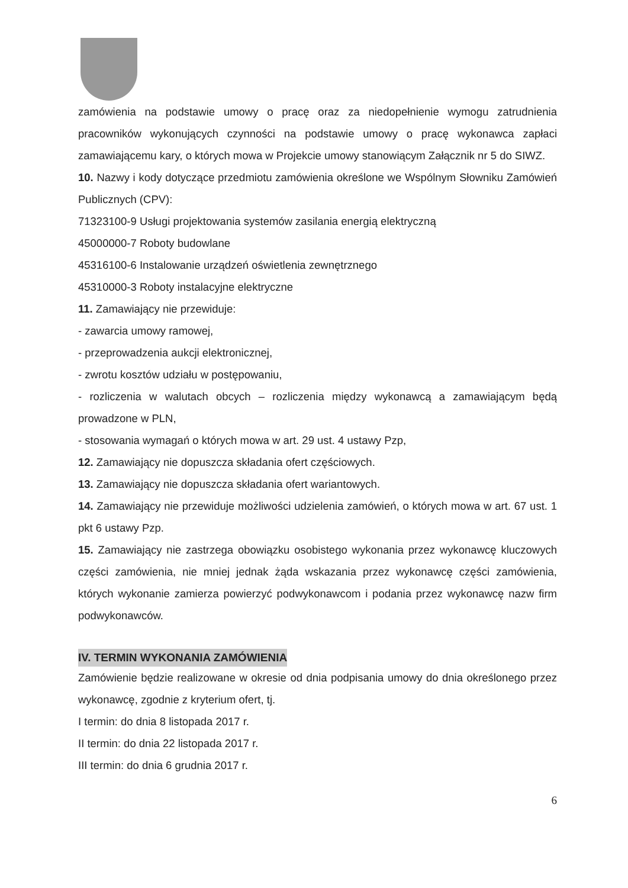zamówienia na podstawie umowy o pracę oraz za niedopełnienie wymogu zatrudnienia pracowników wykonujących czynności na podstawie umowy o pracę wykonawca zapłaci zamawiającemu kary, o których mowa w Projekcie umowy stanowiącym Załącznik nr 5 do SIWZ.
10. Nazwy i kody dotyczące przedmiotu zamówienia określone we Wspólnym Słowniku Zamówień Publicznych (CPV):
71323100-9 Usługi projektowania systemów zasilania energią elektryczną
45000000-7 Roboty budowlane
45316100-6 Instalowanie urządzeń oświetlenia zewnętrznego
45310000-3 Roboty instalacyjne elektryczne
11. Zamawiający nie przewiduje:
- zawarcia umowy ramowej,
- przeprowadzenia aukcji elektronicznej,
- zwrotu kosztów udziału w postępowaniu,
- rozliczenia w walutach obcych – rozliczenia między wykonawcą a zamawiającym będą prowadzone w PLN,
- stosowania wymagań o których mowa w art. 29 ust. 4 ustawy Pzp,
12. Zamawiający nie dopuszcza składania ofert częściowych.
13. Zamawiający nie dopuszcza składania ofert wariantowych.
14. Zamawiający nie przewiduje możliwości udzielenia zamówień, o których mowa w art. 67 ust. 1 pkt 6 ustawy Pzp.
15. Zamawiający nie zastrzega obowiązku osobistego wykonania przez wykonawcę kluczowych części zamówienia, nie mniej jednak żąda wskazania przez wykonawcę części zamówienia, których wykonanie zamierza powierzyć podwykonawcom i podania przez wykonawcę nazw firm podwykonawców.
IV. TERMIN WYKONANIA ZAMÓWIENIA
Zamówienie będzie realizowane w okresie od dnia podpisania umowy do dnia określonego przez wykonawcę, zgodnie z kryterium ofert, tj.
I termin: do dnia 8 listopada 2017 r.
II termin: do dnia 22 listopada 2017 r.
III termin: do dnia 6 grudnia 2017 r.
6